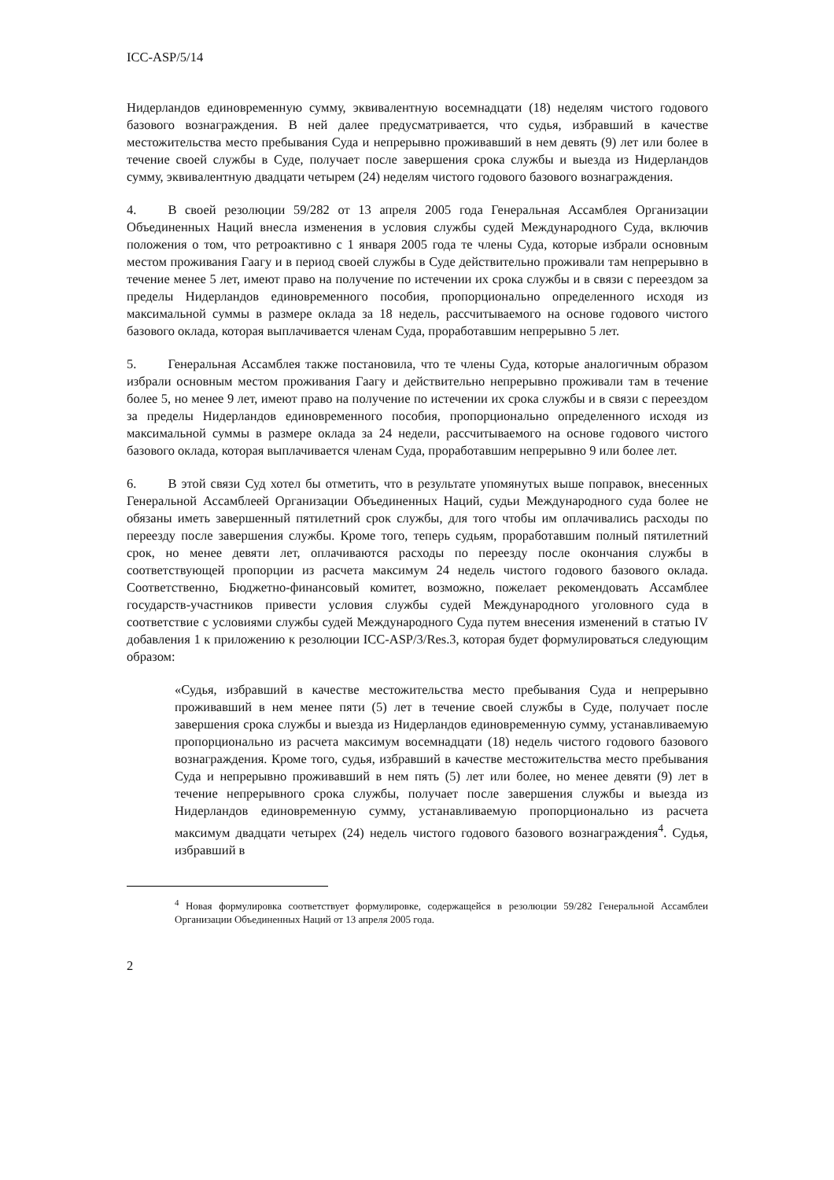ICC-ASP/5/14
Нидерландов единовременную сумму, эквивалентную восемнадцати (18) неделям чистого годового базового вознаграждения. В ней далее предусматривается, что судья, избравший в качестве местожительства место пребывания Суда и непрерывно проживавший в нем девять (9) лет или более в течение своей службы в Суде, получает после завершения срока службы и выезда из Нидерландов сумму, эквивалентную двадцати четырем (24) неделям чистого годового базового вознаграждения.
4. В своей резолюции 59/282 от 13 апреля 2005 года Генеральная Ассамблея Организации Объединенных Наций внесла изменения в условия службы судей Международного Суда, включив положения о том, что ретроактивно с 1 января 2005 года те члены Суда, которые избрали основным местом проживания Гаагу и в период своей службы в Суде действительно проживали там непрерывно в течение менее 5 лет, имеют право на получение по истечении их срока службы и в связи с переездом за пределы Нидерландов единовременного пособия, пропорционально определенного исходя из максимальной суммы в размере оклада за 18 недель, рассчитываемого на основе годового чистого базового оклада, которая выплачивается членам Суда, проработавшим непрерывно 5 лет.
5. Генеральная Ассамблея также постановила, что те члены Суда, которые аналогичным образом избрали основным местом проживания Гаагу и действительно непрерывно проживали там в течение более 5, но менее 9 лет, имеют право на получение по истечении их срока службы и в связи с переездом за пределы Нидерландов единовременного пособия, пропорционально определенного исходя из максимальной суммы в размере оклада за 24 недели, рассчитываемого на основе годового чистого базового оклада, которая выплачивается членам Суда, проработавшим непрерывно 9 или более лет.
6. В этой связи Суд хотел бы отметить, что в результате упомянутых выше поправок, внесенных Генеральной Ассамблеей Организации Объединенных Наций, судьи Международного суда более не обязаны иметь завершенный пятилетний срок службы, для того чтобы им оплачивались расходы по переезду после завершения службы. Кроме того, теперь судьям, проработавшим полный пятилетний срок, но менее девяти лет, оплачиваются расходы по переезду после окончания службы в соответствующей пропорции из расчета максимум 24 недель чистого годового базового оклада. Соответственно, Бюджетно-финансовый комитет, возможно, пожелает рекомендовать Ассамблее государств-участников привести условия службы судей Международного уголовного суда в соответствие с условиями службы судей Международного Суда путем внесения изменений в статью IV добавления 1 к приложению к резолюции ICC-ASP/3/Res.3, которая будет формулироваться следующим образом:
«Судья, избравший в качестве местожительства место пребывания Суда и непрерывно проживавший в нем менее пяти (5) лет в течение своей службы в Суде, получает после завершения срока службы и выезда из Нидерландов единовременную сумму, устанавливаемую пропорционально из расчета максимум восемнадцати (18) недель чистого годового базового вознаграждения. Кроме того, судья, избравший в качестве местожительства место пребывания Суда и непрерывно проживавший в нем пять (5) лет или более, но менее девяти (9) лет в течение непрерывного срока службы, получает после завершения службы и выезда из Нидерландов единовременную сумму, устанавливаемую пропорционально из расчета максимум двадцати четырех (24) недель чистого годового базового вознаграждения<sup>4</sup>. Судья, избравший в
<sup>4</sup> Новая формулировка соответствует формулировке, содержащейся в резолюции 59/282 Генеральной Ассамблеи Организации Объединенных Наций от 13 апреля 2005 года.
2